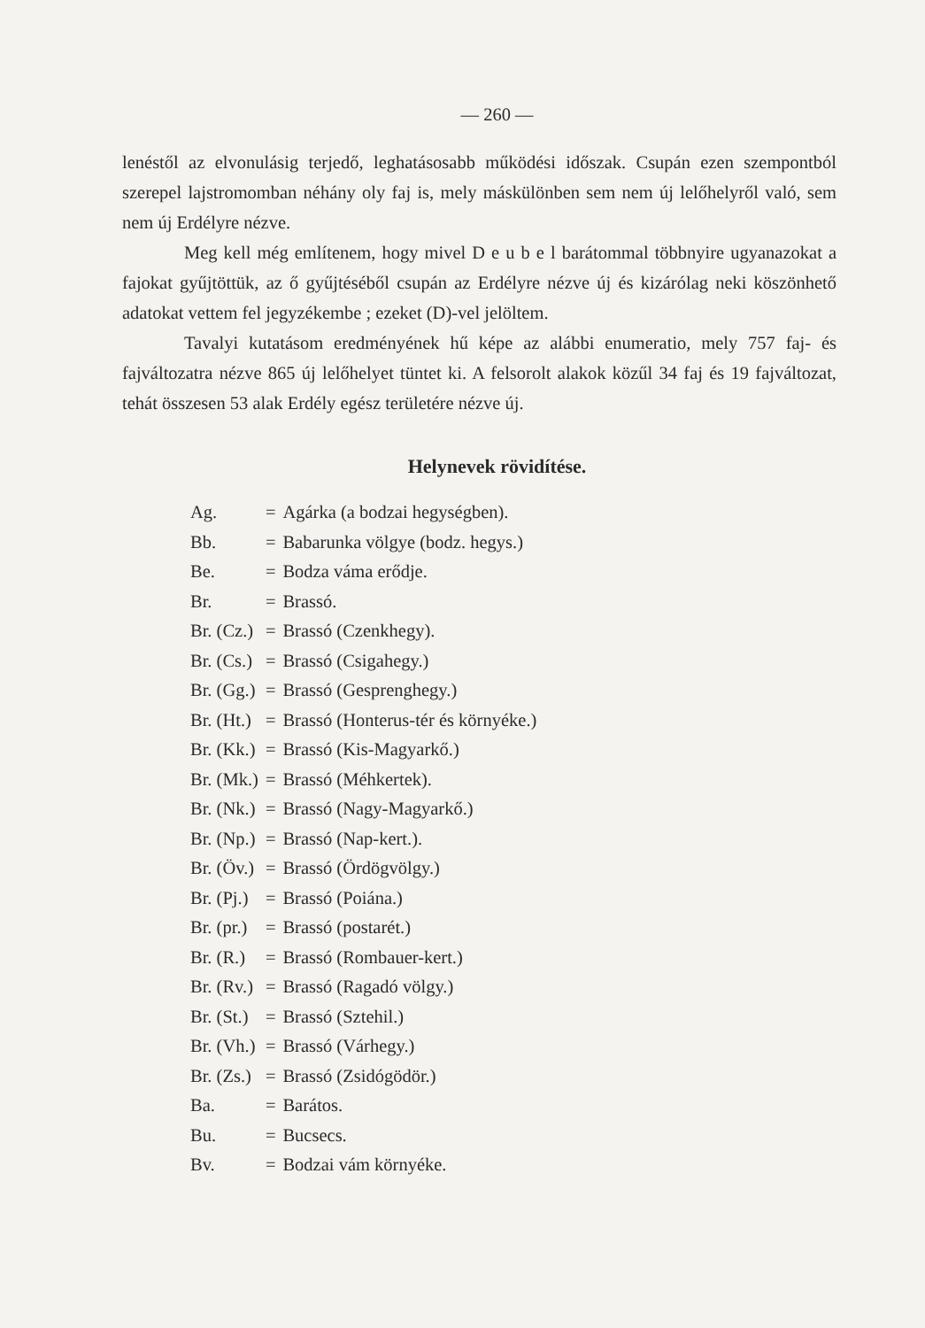— 260 —
lenéstől az elvonulásig terjedő, leghatásosabb működési időszak. Csupán ezen szempontból szerepel lajstromomban néhány oly faj is, mely máskülönben sem nem új lelőhelyről való, sem nem új Erdélyre nézve.
Meg kell még említenem, hogy mivel D e u b e l barátommal többnyire ugyanazokat a fajokat gyűjtöttük, az ő gyűjtéséből csupán az Erdélyre nézve új és kizárólag neki köszönhető adatokat vettem fel jegyzékembe ; ezeket (D)-vel jelöltem.
Tavalyi kutatásom eredményének hű képe az alábbi enumeratio, mely 757 faj- és fajváltozatra nézve 865 új lelőhelyet tüntet ki. A felsorolt alakok közűl 34 faj és 19 fajváltozat, tehát összesen 53 alak Erdély egész területére nézve új.
Helynevek rövidítése.
| Ag. | = | Agárka (a bodzai hegységben). |
| Bb. | = | Babarunka völgye (bodz. hegys.) |
| Be. | = | Bodza vámа erődje. |
| Br. | = | Brassó. |
| Br. (Cz.) | = | Brassó (Czenkhegy). |
| Br. (Cs.) | = | Brassó (Csigahegy.) |
| Br. (Gg.) | = | Brassó (Gesprenghegy.) |
| Br. (Ht.) | = | Brassó (Honterus-tér és környéke.) |
| Br. (Kk.) | = | Brassó (Kis-Magyarkő.) |
| Br. (Mk.) | = | Brassó (Méhkertek). |
| Br. (Nk.) | = | Brassó (Nagy-Magyarkő.) |
| Br. (Np.) | = | Brassó (Nap-kert.). |
| Br. (Öv.) | = | Brassó (Ördögvölgy.) |
| Br. (Pj.) | = | Brassó (Poiána.) |
| Br. (pr.) | = | Brassó (postarét.) |
| Br. (R.) | = | Brassó (Rombauer-kert.) |
| Br. (Rv.) | = | Brassó (Ragadó völgy.) |
| Br. (St.) | = | Brassó (Sztehil.) |
| Br. (Vh.) | = | Brassó (Várhegy.) |
| Br. (Zs.) | = | Brassó (Zsidógödör.) |
| Ba. | = | Barátos. |
| Bu. | = | Bucsecs. |
| Bv. | = | Bodzai vám környéke. |